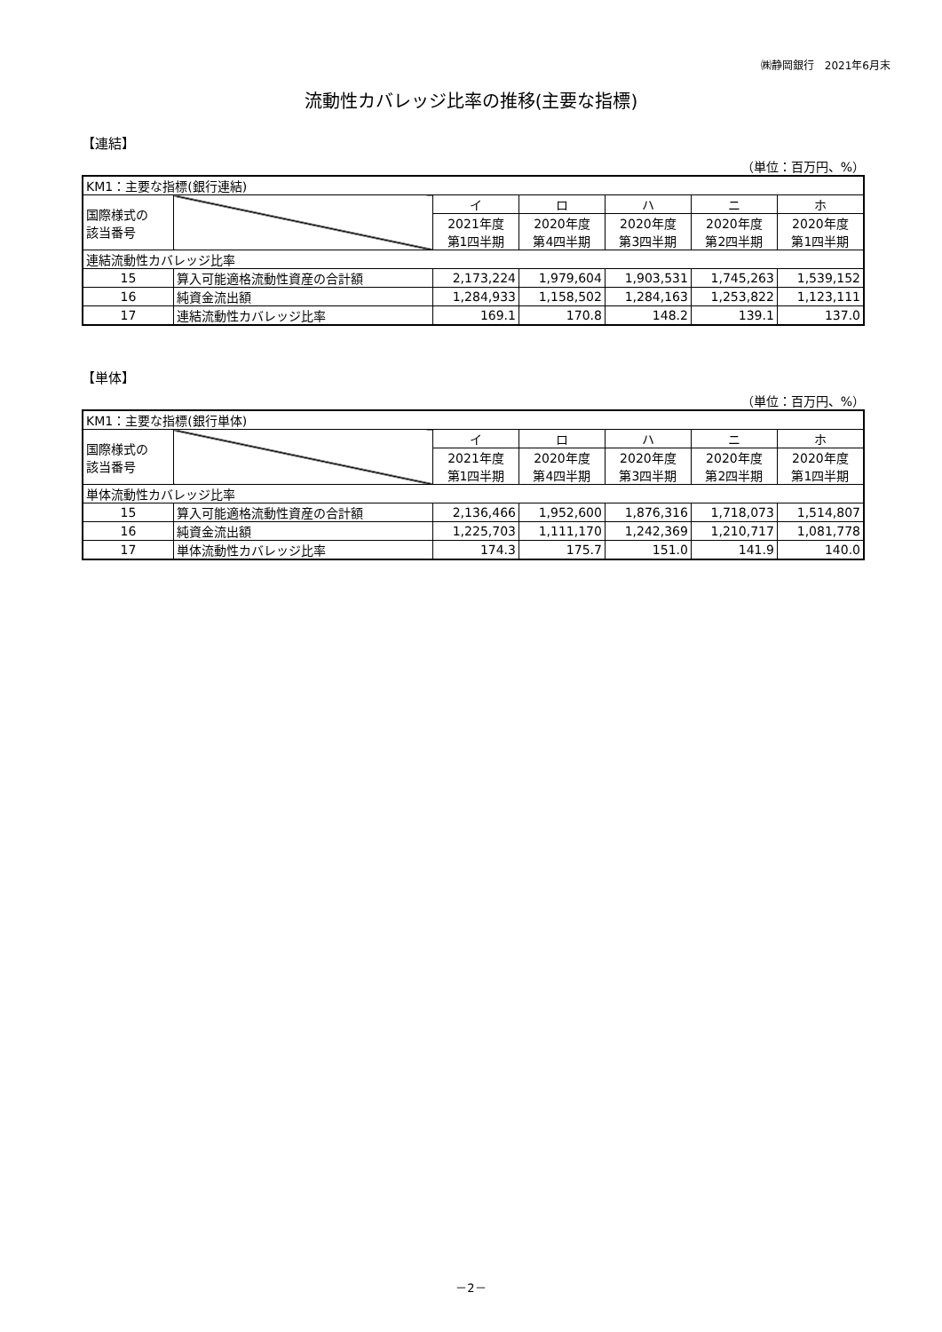㈱静岡銀行　2021年6月末
流動性カバレッジ比率の推移(主要な指標)
【連結】
（単位：百万円、%）
| KM1：主要な指標(銀行連結) | | | | | | |
| 国際様式の 該当番号 | | イ | ロ | ハ | ニ | ホ |
| | | 2021年度 第1四半期 | 2020年度 第4四半期 | 2020年度 第3四半期 | 2020年度 第2四半期 | 2020年度 第1四半期 |
| 連結流動性カバレッジ比率 | | | | | | |
| 15 | 算入可能適格流動性資産の合計額 | 2,173,224 | 1,979,604 | 1,903,531 | 1,745,263 | 1,539,152 |
| 16 | 純資金流出額 | 1,284,933 | 1,158,502 | 1,284,163 | 1,253,822 | 1,123,111 |
| 17 | 連結流動性カバレッジ比率 | 169.1 | 170.8 | 148.2 | 139.1 | 137.0 |
【単体】
（単位：百万円、%）
| KM1：主要な指標(銀行単体) | | | | | | |
| 国際様式の 該当番号 | | イ | ロ | ハ | ニ | ホ |
| | | 2021年度 第1四半期 | 2020年度 第4四半期 | 2020年度 第3四半期 | 2020年度 第2四半期 | 2020年度 第1四半期 |
| 単体流動性カバレッジ比率 | | | | | | |
| 15 | 算入可能適格流動性資産の合計額 | 2,136,466 | 1,952,600 | 1,876,316 | 1,718,073 | 1,514,807 |
| 16 | 純資金流出額 | 1,225,703 | 1,111,170 | 1,242,369 | 1,210,717 | 1,081,778 |
| 17 | 単体流動性カバレッジ比率 | 174.3 | 175.7 | 151.0 | 141.9 | 140.0 |
－2－